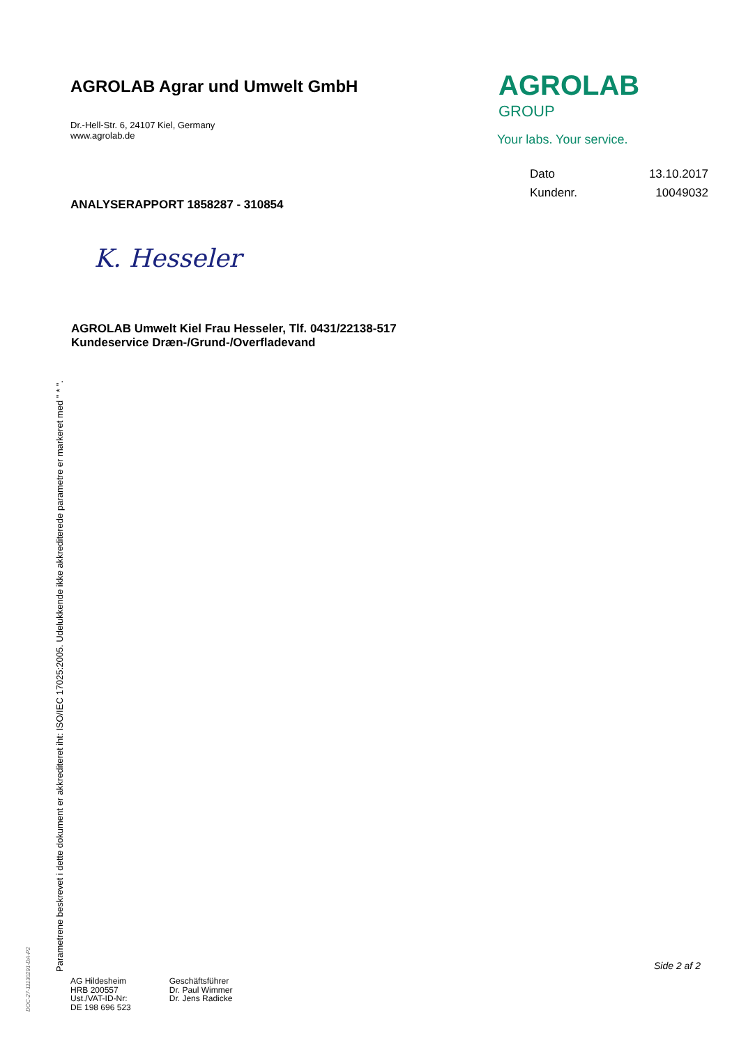AGROLAB Agrar und Umwelt GmbH
Dr.-Hell-Str. 6, 24107 Kiel, Germany
www.agrolab.de
AGROLAB <sup>GROUP</sup>
Your labs. Your service.
Dato 13.10.2017
Kundenr. 10049032
ANALYSERAPPORT 1858287 - 310854
K. Hesseler
AGROLAB Umwelt Kiel Frau Hesseler, Tlf. 0431/22138-517
Kundeservice Dræn-/Grund-/Overfladevand
Parametrene beskrevet i dette dokument er akkrediteret iht: ISO/IEC 17025:2005. Udelukkende ikke akkrediterede parametre er markeret med " * ".
DOC-27-11130291-DA-P2
Side 2 af 2
AG Hildesheim
HRB 200557
Ust./VAT-ID-Nr:
DE 198 696 523
Geschäftsführer
Dr. Paul Wimmer
Dr. Jens Radicke